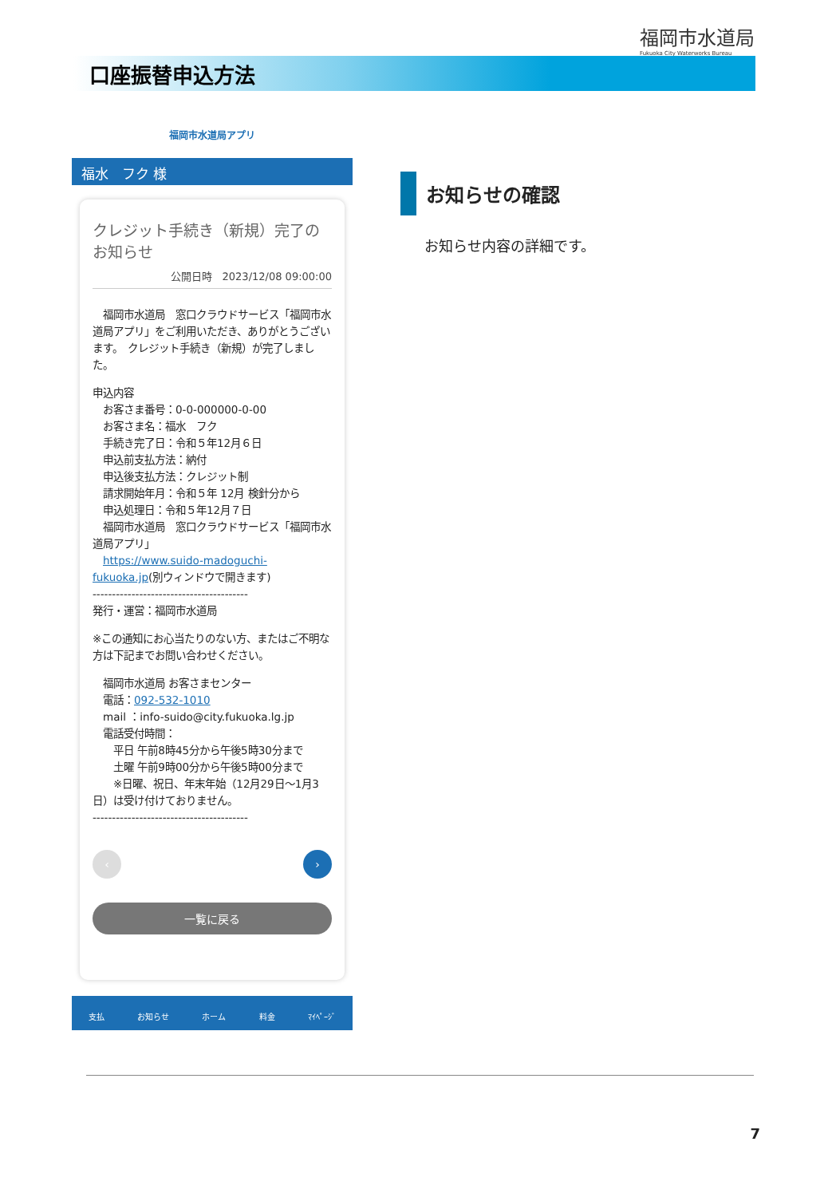福岡市水道局
Fukuoka City Waterworks Bureau
口座振替申込方法
福岡市水道局アプリ
福水　フク 様
クレジット手続き（新規）完了のお知らせ
公開日時　2023/12/08 09:00:00
　福岡市水道局　窓口クラウドサービス「福岡市水道局アプリ」をご利用いただき、ありがとうございます。　クレジット手続き（新規）が完了しました。
申込内容
　お客さま番号：0-0-000000-0-00
　お客さま名：福水　フク
　手続き完了日：令和５年12月６日
　申込前支払方法：納付
　申込後支払方法：クレジット制
　請求開始年月：令和５年 12月 検針分から
　申込処理日：令和５年12月７日
　福岡市水道局　窓口クラウドサービス「福岡市水道局アプリ」
　https://www.suido-madoguchi-fukuoka.jp(別ウィンドウで開きます)
----------------------------------------
発行・運営：福岡市水道局
※この通知にお心当たりのない方、またはご不明な方は下記までお問い合わせください。
　福岡市水道局 お客さまセンター
　電話：092-532-1010
　mail ：info-suido@city.fukuoka.lg.jp
　電話受付時間：
　　平日 午前8時45分から午後5時30分まで
　　土曜 午前9時00分から午後5時00分まで
　　※日曜、祝日、年末年始（12月29日～1月3日）は受け付けておりません。
----------------------------------------
‹ ›
一覧に戻る
支払 お知らせ ホーム 料金 ﾏｲﾍﾟｰｼﾞ
お知らせの確認
お知らせ内容の詳細です。
7